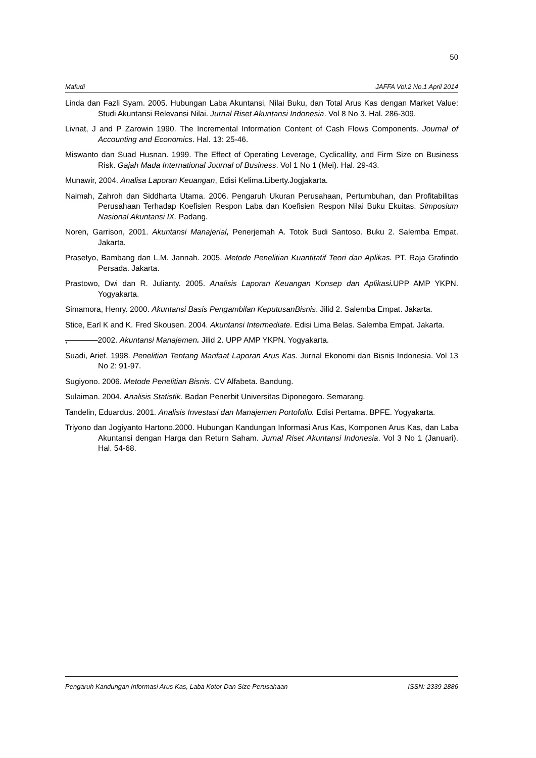50
Mafudi JAFFA Vol.2 No.1 April 2014
Linda dan Fazli Syam. 2005. Hubungan Laba Akuntansi, Nilai Buku, dan Total Arus Kas dengan Market Value: Studi Akuntansi Relevansi Nilai. Jurnal Riset Akuntansi Indonesia. Vol 8 No 3. Hal. 286-309.
Livnat, J and P Zarowin 1990. The Incremental Information Content of Cash Flows Components. Journal of Accounting and Economics. Hal. 13: 25-46.
Miswanto dan Suad Husnan. 1999. The Effect of Operating Leverage, Cyclicallity, and Firm Size on Business Risk. Gajah Mada International Journal of Business. Vol 1 No 1 (Mei). Hal. 29-43.
Munawir, 2004. Analisa Laporan Keuangan, Edisi Kelima.Liberty.Jogjakarta.
Naimah, Zahroh dan Siddharta Utama. 2006. Pengaruh Ukuran Perusahaan, Pertumbuhan, dan Profitabilitas Perusahaan Terhadap Koefisien Respon Laba dan Koefisien Respon Nilai Buku Ekuitas. Simposium Nasional Akuntansi IX. Padang.
Noren, Garrison, 2001. Akuntansi Manajerial, Penerjemah A. Totok Budi Santoso. Buku 2. Salemba Empat. Jakarta.
Prasetyo, Bambang dan L.M. Jannah. 2005. Metode Penelitian Kuantitatif Teori dan Aplikas. PT. Raja Grafindo Persada. Jakarta.
Prastowo, Dwi dan R. Julianty. 2005. Analisis Laporan Keuangan Konsep dan Aplikasi. UPP AMP YKPN. Yogyakarta.
Simamora, Henry. 2000. Akuntansi Basis Pengambilan KeputusanBisnis. Jilid 2. Salemba Empat. Jakarta.
Stice, Earl K and K. Fred Skousen. 2004. Akuntansi Intermediate. Edisi Lima Belas. Salemba Empat. Jakarta.
, 2002. Akuntansi Manajemen. Jilid 2. UPP AMP YKPN. Yogyakarta.
Suadi, Arief. 1998. Penelitian Tentang Manfaat Laporan Arus Kas. Jurnal Ekonomi dan Bisnis Indonesia. Vol 13 No 2: 91-97.
Sugiyono. 2006. Metode Penelitian Bisnis. CV Alfabeta. Bandung.
Sulaiman. 2004. Analisis Statistik. Badan Penerbit Universitas Diponegoro. Semarang.
Tandelin, Eduardus. 2001. Analisis Investasi dan Manajemen Portofolio. Edisi Pertama. BPFE. Yogyakarta.
Triyono dan Jogiyanto Hartono.2000. Hubungan Kandungan Informasi Arus Kas, Komponen Arus Kas, dan Laba Akuntansi dengan Harga dan Return Saham. Jurnal Riset Akuntansi Indonesia. Vol 3 No 1 (Januari). Hal. 54-68.
Pengaruh Kandungan Informasi Arus Kas, Laba Kotor Dan Size Perusahaan ISSN: 2339-2886